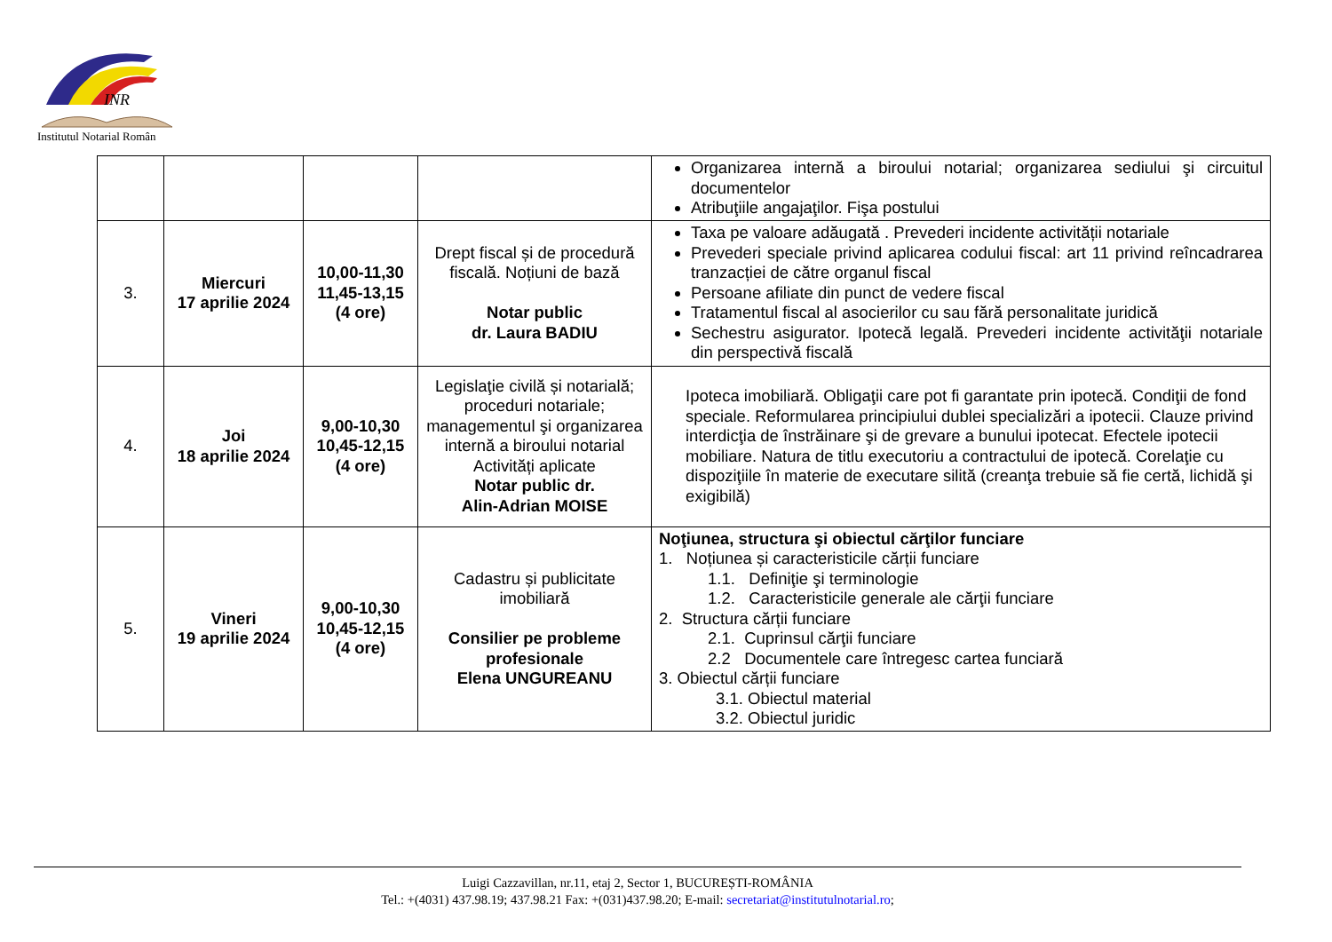INR
Institutul Notarial Român
| | | | | Organizarea internă a biroului notarial; organizarea sediului şi circuitul documentelor Atribuţiile angajaţilor. Fişa postului |
| 3. | Miercuri 17 aprilie 2024 | 10,00-11,30 11,45-13,15 (4 ore) | Drept fiscal și de procedură fiscală. Noțiuni de bază Notar public dr. Laura BADIU | Taxa pe valoare adăugată . Prevederi incidente activității notariale Prevederi speciale privind aplicarea codului fiscal: art 11 privind reîncadrarea tranzacției de către organul fiscal Persoane afiliate din punct de vedere fiscal Tratamentul fiscal al asocierilor cu sau fără personalitate juridică Sechestru asigurator. Ipotecă legală. Prevederi incidente activităţii notariale din perspectivă fiscală |
| 4. | Joi 18 aprilie 2024 | 9,00-10,30 10,45-12,15 (4 ore) | Legislaţie civilă și notarială; proceduri notariale; managementul şi organizarea internă a biroului notarial Activități aplicate Notar public dr. Alin-Adrian MOISE | Ipoteca imobiliară. Obligaţii care pot fi garantate prin ipotecă. Condiţii de fond speciale. Reformularea principiului dublei specializări a ipotecii. Clauze privind interdicţia de înstrăinare şi de grevare a bunului ipotecat. Efectele ipotecii mobiliare. Natura de titlu executoriu a contractului de ipotecă. Corelaţie cu dispoziţiile în materie de executare silită (creanţa trebuie să fie certă, lichidă şi exigibilă) |
| 5. | Vineri 19 aprilie 2024 | 9,00-10,30 10,45-12,15 (4 ore) | Cadastru și publicitate imobiliară Consilier pe probleme profesionale Elena UNGUREANU | Noţiunea, structura şi obiectul cărţilor funciare 1. Noțiunea și caracteristicile cărții funciare 1.1. Definiţie şi terminologie 1.2. Caracteristicile generale ale cărţii funciare 2. Structura cărții funciare 2.1. Cuprinsul cărţii funciare 2.2 Documentele care întregesc cartea funciară 3. Obiectul cărții funciare 3.1. Obiectul material 3.2. Obiectul juridic |
Luigi Cazzavillan, nr.11, etaj 2, Sector 1, BUCUREȘTI-ROMÂNIA
Tel.: +(4031) 437.98.19; 437.98.21 Fax: +(031)437.98.20; E-mail: secretariat@institutulnotarial.ro;